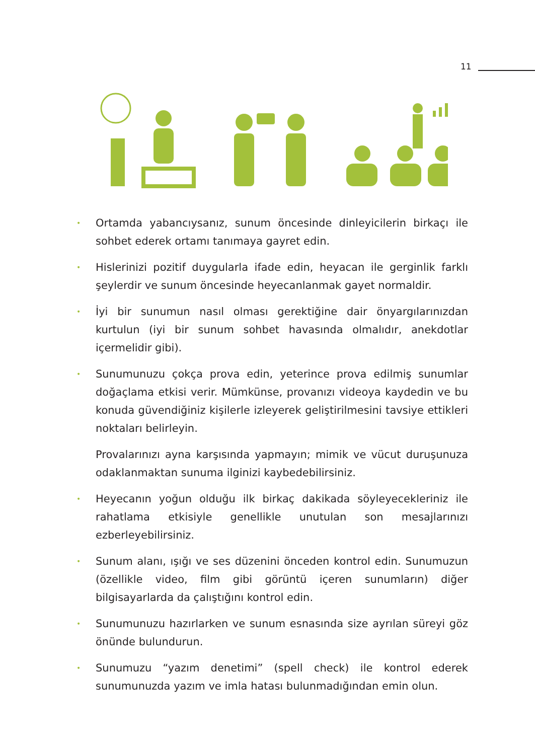11
• Ortamda yabancıysanız, sunum öncesinde dinleyicilerin birkaçı ile sohbet ederek ortamı tanımaya gayret edin.
• Hislerinizi pozitif duygularla ifade edin, heyacan ile gerginlik farklı şeylerdir ve sunum öncesinde heyecanlanmak gayet normaldir.
• İyi bir sunumun nasıl olması gerektiğine dair önyargılarınızdan kurtulun (iyi bir sunum sohbet havasında olmalıdır, anekdotlar içermelidir gibi).
• Sunumunuzu çokça prova edin, yeterince prova edilmiş sunumlar doğaçlama etkisi verir. Mümkünse, provanızı videoya kaydedin ve bu konuda güvendiğiniz kişilerle izleyerek geliştirilmesini tavsiye ettikleri noktaları belirleyin.
Provalarınızı ayna karşısında yapmayın; mimik ve vücut duruşunuza odaklanmaktan sunuma ilginizi kaybedebilirsiniz.
• Heyecanın yoğun olduğu ilk birkaç dakikada söyleyecekleriniz ile rahatlama etkisiyle genellikle unutulan son mesajlarınızı ezberleyebilirsiniz.
• Sunum alanı, ışığı ve ses düzenini önceden kontrol edin. Sunumuzun (özellikle video, film gibi görüntü içeren sunumların) diğer bilgisayarlarda da çalıştığını kontrol edin.
• Sunumunuzu hazırlarken ve sunum esnasında size ayrılan süreyi göz önünde bulundurun.
• Sunumuzu “yazım denetimi” (spell check) ile kontrol ederek sunumunuzda yazım ve imla hatası bulunmadığından emin olun.